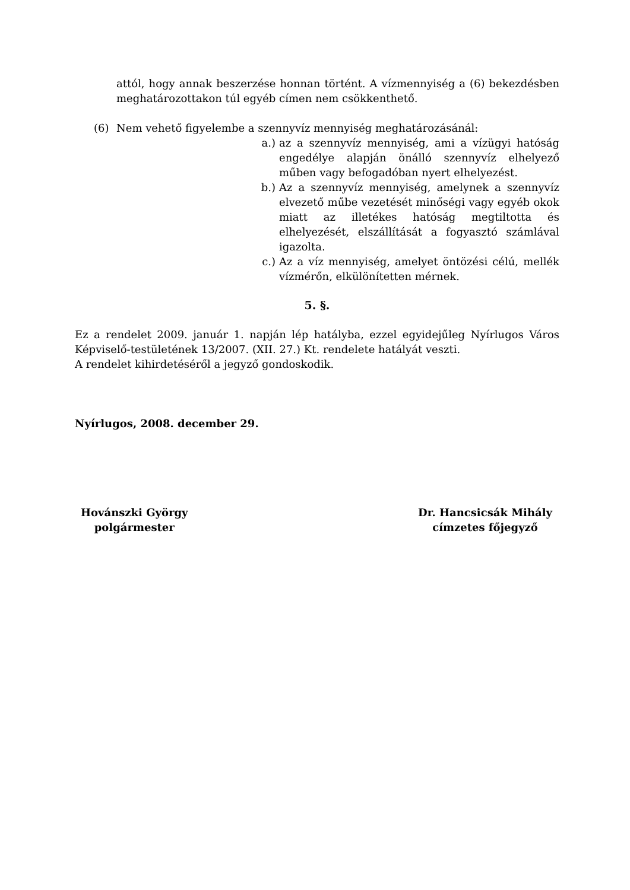attól, hogy annak beszerzése honnan történt. A vízmennyiség a (6) bekezdésben meghatározottakon túl egyéb címen nem csökkenthető.
(6) Nem vehető figyelembe a szennyvíz mennyiség meghatározásánál:
a.) az a szennyvíz mennyiség, ami a vízügyi hatóság engedélye alapján önálló szennyvíz elhelyező műben vagy befogadóban nyert elhelyezést.
b.) Az a szennyvíz mennyiség, amelynek a szennyvíz elvezető műbe vezetését minőségi vagy egyéb okok miatt az illetékes hatóság megtiltotta és elhelyezését, elszállítását a fogyasztó számlával igazolta.
c.) Az a víz mennyiség, amelyet öntözési célú, mellék vízmérőn, elkülönítetten mérnek.
5. §.
Ez a rendelet 2009. január 1. napján lép hatályba, ezzel egyidejűleg Nyírlugos Város Képviselő-testületének 13/2007. (XII. 27.) Kt. rendelete hatályát veszti.
A rendelet kihirdetéséről a jegyző gondoskodik.
Nyírlugos, 2008. december 29.
Hovánszki György
polgármester
Dr. Hancsicsák Mihály
címzetes főjegyző